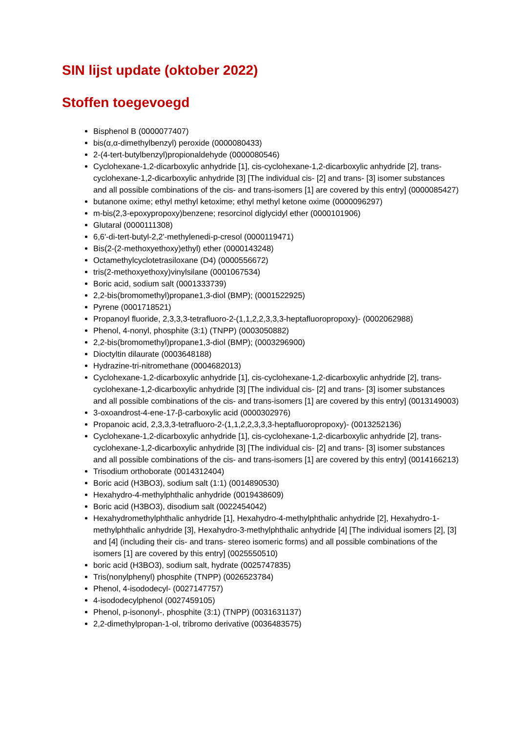SIN lijst update (oktober 2022)
Stoffen toegevoegd
Bisphenol B (0000077407)
bis(α,α-dimethylbenzyl) peroxide (0000080433)
2-(4-tert-butylbenzyl)propionaldehyde (0000080546)
Cyclohexane-1,2-dicarboxylic anhydride [1], cis-cyclohexane-1,2-dicarboxylic anhydride [2], trans-cyclohexane-1,2-dicarboxylic anhydride [3] [The individual cis- [2] and trans- [3] isomer substances and all possible combinations of the cis- and trans-isomers [1] are covered by this entry] (0000085427)
butanone oxime; ethyl methyl ketoxime; ethyl methyl ketone oxime (0000096297)
m-bis(2,3-epoxypropoxy)benzene; resorcinol diglycidyl ether (0000101906)
Glutaral (0000111308)
6,6'-di-tert-butyl-2,2'-methylenedi-p-cresol (0000119471)
Bis(2-(2-methoxyethoxy)ethyl) ether (0000143248)
Octamethylcyclotetrasiloxane (D4) (0000556672)
tris(2-methoxyethoxy)vinylsilane (0001067534)
Boric acid, sodium salt (0001333739)
2,2-bis(bromomethyl)propane1,3-diol (BMP); (0001522925)
Pyrene (0001718521)
Propanoyl fluoride, 2,3,3,3-tetrafluoro-2-(1,1,2,2,3,3,3-heptafluoropropoxy)- (0002062988)
Phenol, 4-nonyl, phosphite (3:1) (TNPP) (0003050882)
2,2-bis(bromomethyl)propane1,3-diol (BMP); (0003296900)
Dioctyltin dilaurate (0003648188)
Hydrazine-tri-nitromethane (0004682013)
Cyclohexane-1,2-dicarboxylic anhydride [1], cis-cyclohexane-1,2-dicarboxylic anhydride [2], trans-cyclohexane-1,2-dicarboxylic anhydride [3] [The individual cis- [2] and trans- [3] isomer substances and all possible combinations of the cis- and trans-isomers [1] are covered by this entry] (0013149003)
3-oxoandrost-4-ene-17-β-carboxylic acid (0000302976)
Propanoic acid, 2,3,3,3-tetrafluoro-2-(1,1,2,2,3,3,3-heptafluoropropoxy)- (0013252136)
Cyclohexane-1,2-dicarboxylic anhydride [1], cis-cyclohexane-1,2-dicarboxylic anhydride [2], trans-cyclohexane-1,2-dicarboxylic anhydride [3] [The individual cis- [2] and trans- [3] isomer substances and all possible combinations of the cis- and trans-isomers [1] are covered by this entry] (0014166213)
Trisodium orthoborate (0014312404)
Boric acid (H3BO3), sodium salt (1:1) (0014890530)
Hexahydro-4-methylphthalic anhydride (0019438609)
Boric acid (H3BO3), disodium salt (0022454042)
Hexahydromethylphthalic anhydride [1], Hexahydro-4-methylphthalic anhydride [2], Hexahydro-1-methylphthalic anhydride [3], Hexahydro-3-methylphthalic anhydride [4] [The individual isomers [2], [3] and [4] (including their cis- and trans- stereo isomeric forms) and all possible combinations of the isomers [1] are covered by this entry] (0025550510)
boric acid (H3BO3), sodium salt, hydrate (0025747835)
Tris(nonylphenyl) phosphite (TNPP) (0026523784)
Phenol, 4-isododecyl- (0027147757)
4-isododecylphenol (0027459105)
Phenol, p-isononyl-, phosphite (3:1) (TNPP) (0031631137)
2,2-dimethylpropan-1-ol, tribromo derivative (0036483575)